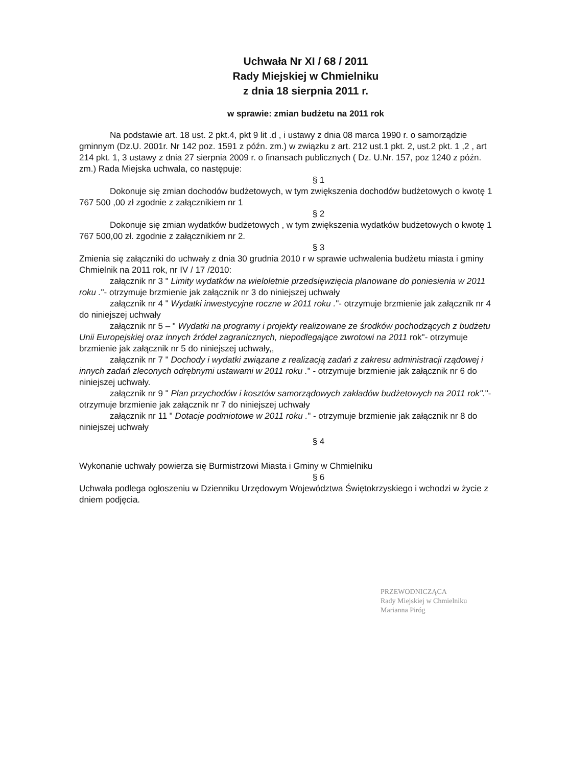Uchwała Nr XI / 68 / 2011
Rady Miejskiej w Chmielniku
z dnia 18 sierpnia 2011 r.
w sprawie: zmian budżetu na 2011 rok
Na podstawie art. 18 ust. 2 pkt.4, pkt 9 lit .d , i ustawy z dnia 08 marca 1990 r. o samorządzie gminnym (Dz.U. 2001r. Nr 142 poz. 1591 z późn. zm.) w związku z art. 212 ust.1 pkt. 2, ust.2 pkt. 1 ,2 , art 214 pkt. 1, 3 ustawy z dnia 27 sierpnia 2009 r. o finansach publicznych ( Dz. U.Nr. 157, poz 1240 z późn. zm.) Rada Miejska uchwala, co następuje:
§ 1
Dokonuje się zmian dochodów budżetowych, w tym zwiększenia dochodów budżetowych o kwotę 1 767 500 ,00 zł zgodnie z załącznikiem nr 1
§ 2
Dokonuje się zmian wydatków budżetowych , w tym zwiększenia wydatków budżetowych o kwotę 1 767 500,00 zł. zgodnie z załącznikiem nr 2.
§ 3
Zmienia się załączniki do uchwały z dnia 30 grudnia 2010 r w sprawie uchwalenia budżetu miasta i gminy Chmielnik na 2011 rok, nr IV / 17 /2010:
załącznik nr 3 " Limity wydatków na wieloletnie przedsięwzięcia planowane do poniesienia w 2011 roku ."- otrzymuje brzmienie jak załącznik nr 3 do niniejszej uchwały
załącznik nr 4 " Wydatki inwestycyjne roczne w 2011 roku ."- otrzymuje brzmienie jak załącznik nr 4 do niniejszej uchwały
załącznik nr 5 – " Wydatki na programy i projekty realizowane ze środków pochodzących z budżetu Unii Europejskiej oraz innych źródeł zagranicznych, niepodlegające zwrotowi na 2011 rok"- otrzymuje brzmienie jak załącznik nr 5 do niniejszej uchwały,,
załącznik nr 7 " Dochody i wydatki związane z realizacją zadań z zakresu administracji rządowej i innych zadań zleconych odrębnymi ustawami w 2011 roku ." - otrzymuje brzmienie jak załącznik nr 6 do niniejszej uchwały.
załącznik nr 9 " Plan przychodów i kosztów samorządowych zakładów budżetowych na 2011 rok"."- otrzymuje brzmienie jak załącznik nr 7 do niniejszej uchwały
załącznik nr 11 " Dotacje podmiotowe w 2011 roku ." - otrzymuje brzmienie jak załącznik nr 8 do niniejszej uchwały
§ 4
Wykonanie uchwały powierza się Burmistrzowi Miasta i Gminy w Chmielniku
§ 6
Uchwała podlega ogłoszeniu w Dzienniku Urzędowym Województwa Świętokrzyskiego i wchodzi w życie z dniem podjęcia.
PRZEWODNICZĄCA
Rady Miejskiej w Chmielniku
Marianna Piróg